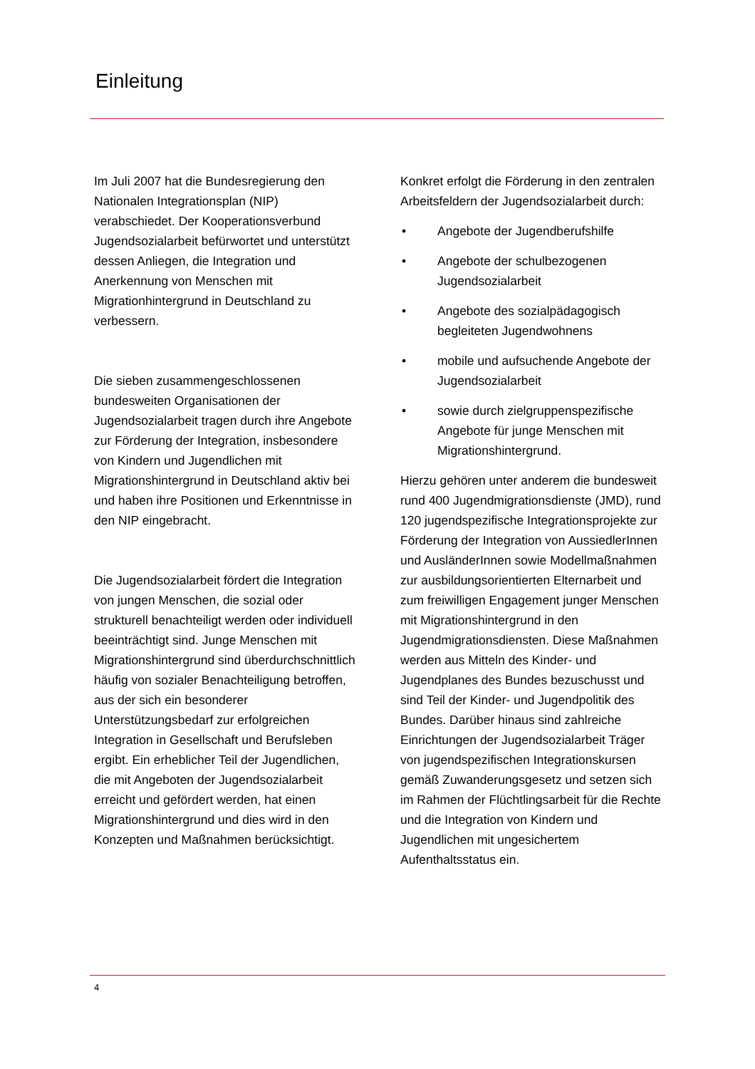Einleitung
Im Juli 2007 hat die Bundesregierung den Nationalen Integrationsplan (NIP) verabschiedet. Der Kooperationsverbund Jugendsozialarbeit befürwortet und unterstützt dessen Anliegen, die Integration und Anerkennung von Menschen mit Migrationhintergrund in Deutschland zu verbessern.
Die sieben zusammengeschlossenen bundesweiten Organisationen der Jugendsozialarbeit tragen durch ihre Angebote zur Förderung der Integration, insbesondere von Kindern und Jugendlichen mit Migrationshintergrund in Deutschland aktiv bei und haben ihre Positionen und Erkenntnisse in den NIP eingebracht.
Die Jugendsozialarbeit fördert die Integration von jungen Menschen, die sozial oder strukturell benachteiligt werden oder individuell beeinträchtigt sind. Junge Menschen mit Migrationshintergrund sind überdurchschnittlich häufig von sozialer Benachteiligung betroffen, aus der sich ein besonderer Unterstützungsbedarf zur erfolgreichen Integration in Gesellschaft und Berufsleben ergibt. Ein erheblicher Teil der Jugendlichen, die mit Angeboten der Jugendsozialarbeit erreicht und gefördert werden, hat einen Migrationshintergrund und dies wird in den Konzepten und Maßnahmen berücksichtigt.
Konkret erfolgt die Förderung in den zentralen Arbeitsfeldern der Jugendsozialarbeit durch:
• Angebote der Jugendberufshilfe
• Angebote der schulbezogenen Jugendsozialarbeit
• Angebote des sozialpädagogisch begleiteten Jugendwohnens
• mobile und aufsuchende Angebote der Jugendsozialarbeit
• sowie durch zielgruppenspezifische Angebote für junge Menschen mit Migrationshintergrund.
Hierzu gehören unter anderem die bundesweit rund 400 Jugendmigrationsdienste (JMD), rund 120 jugendspezifische Integrationsprojekte zur Förderung der Integration von AussiedlerInnen und AusländerInnen sowie Modellmaßnahmen zur ausbildungsorientierten Elternarbeit und zum freiwilligen Engagement junger Menschen mit Migrationshintergrund in den Jugendmigrationsdiensten. Diese Maßnahmen werden aus Mitteln des Kinder- und Jugendplanes des Bundes bezuschusst und sind Teil der Kinder- und Jugendpolitik des Bundes. Darüber hinaus sind zahlreiche Einrichtungen der Jugendsozialarbeit Träger von jugendspezifischen Integrationskursen gemäß Zuwanderungsgesetz und setzen sich im Rahmen der Flüchtlingsarbeit für die Rechte und die Integration von Kindern und Jugendlichen mit ungesichertem Aufenthaltsstatus ein.
4